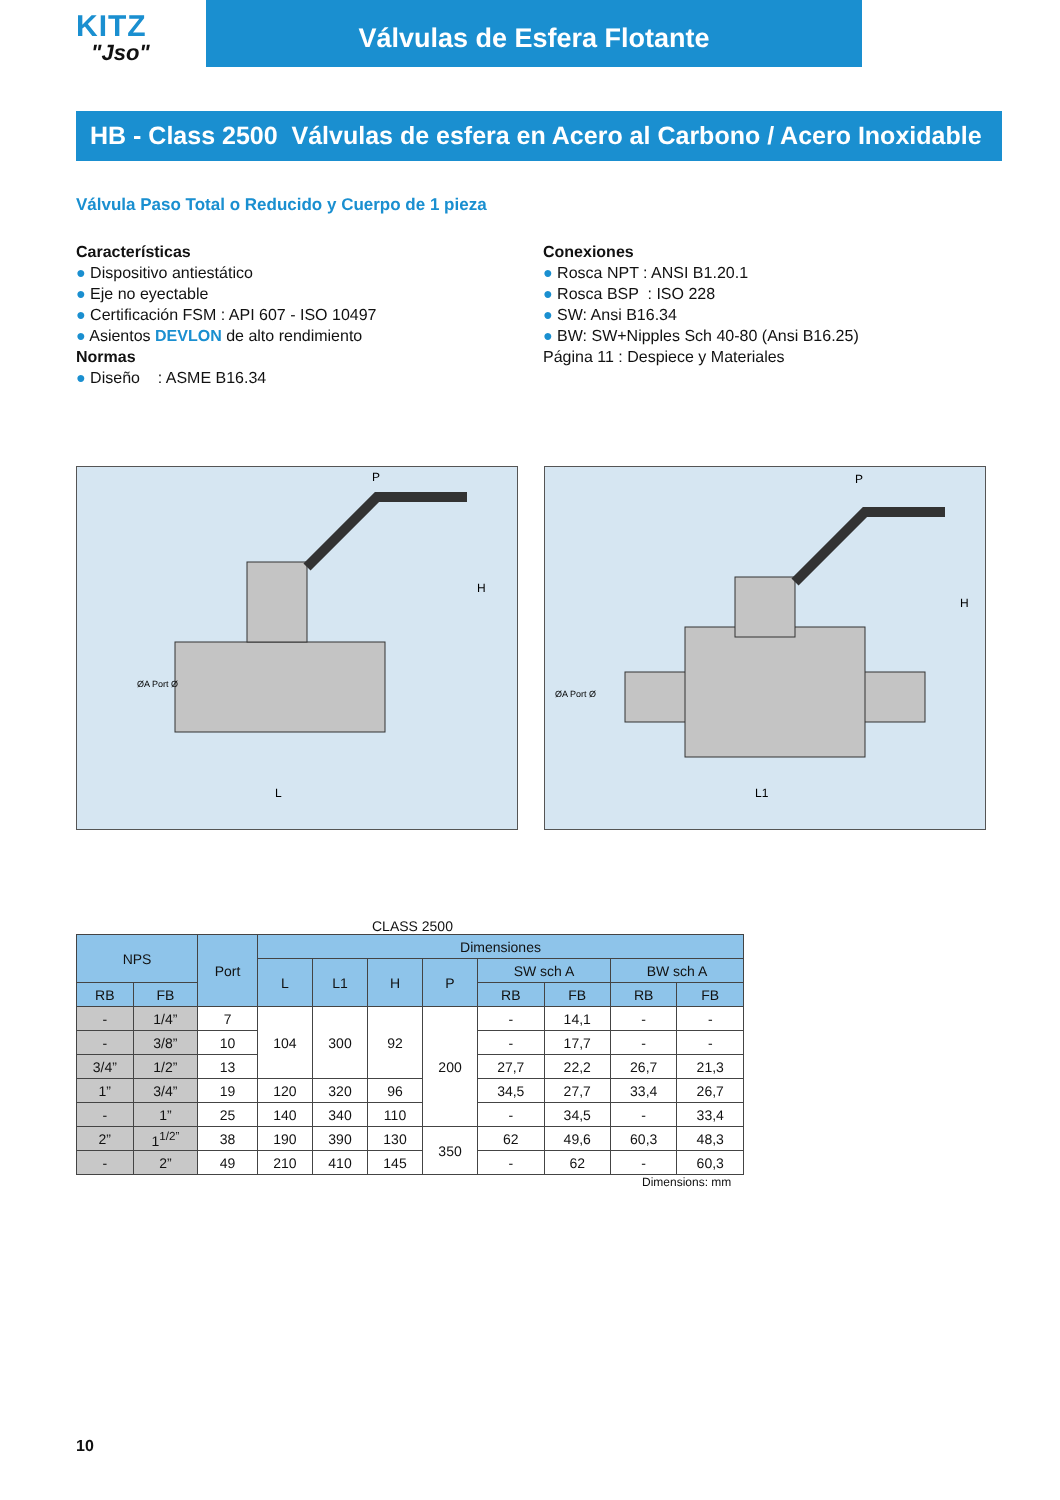KITZ
"Jso"
Válvulas de Esfera Flotante
HB - Class 2500 Válvulas de esfera en Acero al Carbono / Acero Inoxidable
Válvula Paso Total o Reducido y Cuerpo de 1 pieza
Características
● Dispositivo antiestático
● Eje no eyectable
● Certificación FSM : API 607 - ISO 10497
● Asientos DEVLON de alto rendimiento
Normas
● Diseño : ASME B16.34
Conexiones
● Rosca NPT : ANSI B1.20.1
● Rosca BSP : ISO 228
● SW: Ansi B16.34
● BW: SW+Nipples Sch 40-80 (Ansi B16.25)
Página 11 : Despiece y Materiales
P
H
L
ØA Port Ø
P
H
L1
ØA Port Ø
CLASS 2500
| NPS | | Port | Dimensiones | | | | | | | |
| --- | --- | --- | --- | --- | --- | --- | --- | --- | --- | --- |
| | | | L | L1 | H | P | SW sch A | | BW sch A | |
| RB | FB | | | | | | RB | FB | RB | FB |
| - | 1/4” | 7 | 104 | 300 | 92 | 200 | - | 14,1 | - | - |
| - | 3/8” | 10 | | | | | - | 17,7 | - | - |
| 3/4” | 1/2” | 13 | | | | | 27,7 | 22,2 | 26,7 | 21,3 |
| 1” | 3/4” | 19 | 120 | 320 | 96 | | 34,5 | 27,7 | 33,4 | 26,7 |
| - | 1” | 25 | 140 | 340 | 110 | | - | 34,5 | - | 33,4 |
| 2” | 1<sup>1/2”</sup> | 38 | 190 | 390 | 130 | 350 | 62 | 49,6 | 60,3 | 48,3 |
| - | 2” | 49 | 210 | 410 | 145 | | - | 62 | - | 60,3 |
Dimensions: mm
10